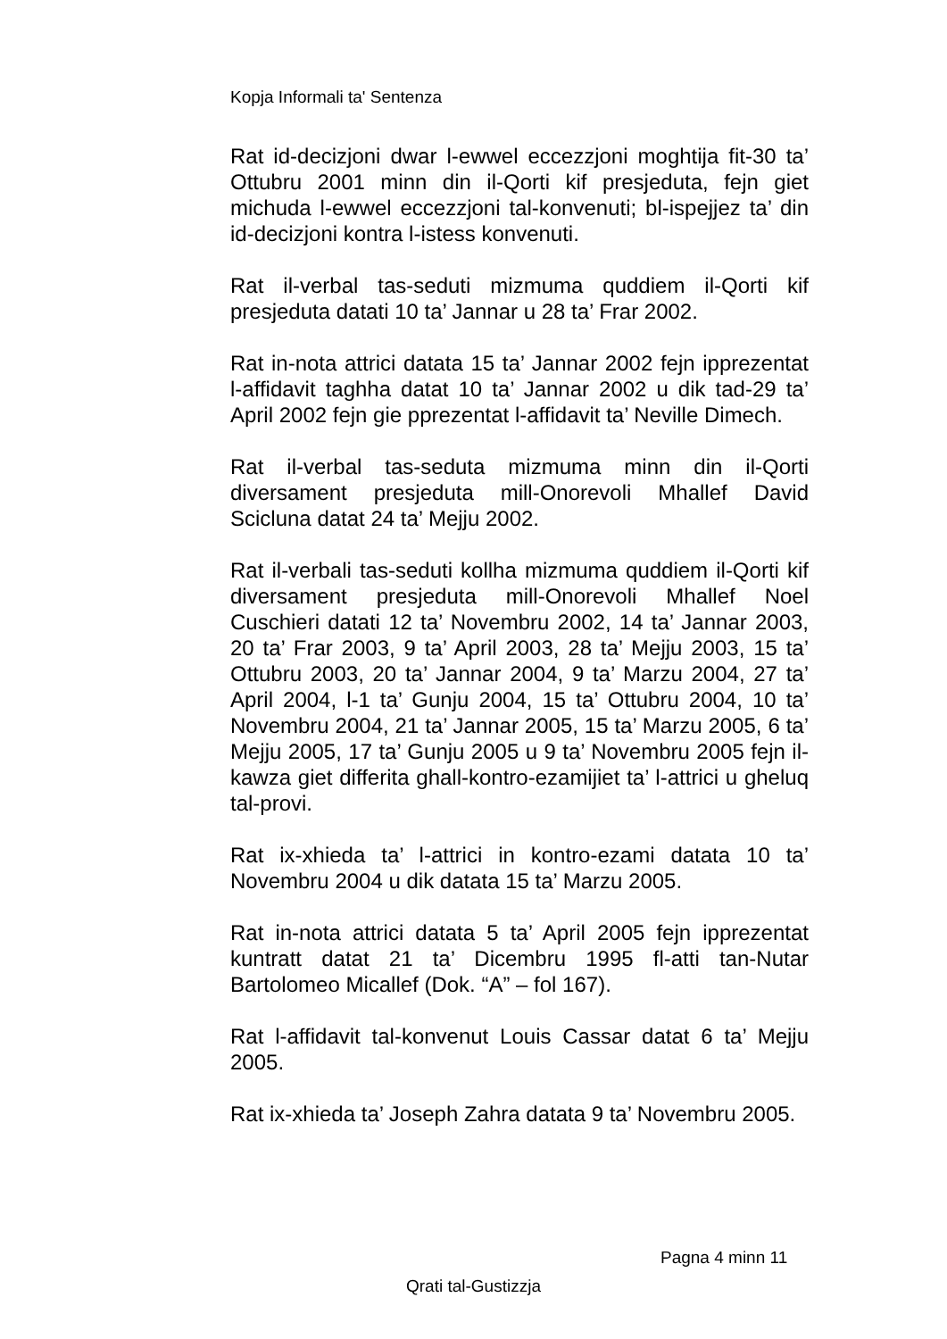Kopja Informali ta' Sentenza
Rat id-decizjoni dwar l-ewwel eccezzjoni moghtija fit-30 ta’ Ottubru 2001 minn din il-Qorti kif presjeduta, fejn giet michuda l-ewwel eccezzjoni tal-konvenuti; bl-ispejjez ta’ din id-decizjoni kontra l-istess konvenuti.
Rat il-verbal tas-seduti mizmuma quddiem il-Qorti kif presjeduta datati 10 ta’ Jannar u 28 ta’ Frar 2002.
Rat in-nota attrici datata 15 ta’ Jannar 2002 fejn ipprezentat l-affidavit taghha datat 10 ta’ Jannar 2002 u dik tad-29 ta’ April 2002 fejn gie pprezentat l-affidavit ta’ Neville Dimech.
Rat il-verbal tas-seduta mizmuma minn din il-Qorti diversament presjeduta mill-Onorevoli Mhallef David Scicluna datat 24 ta’ Mejju 2002.
Rat il-verbali tas-seduti kollha mizmuma quddiem il-Qorti kif diversament presjeduta mill-Onorevoli Mhallef Noel Cuschieri datati 12 ta’ Novembru 2002, 14 ta’ Jannar 2003, 20 ta’ Frar 2003, 9 ta’ April 2003, 28 ta’ Mejju 2003, 15 ta’ Ottubru 2003, 20 ta’ Jannar 2004, 9 ta’ Marzu 2004, 27 ta’ April 2004, l-1 ta’ Gunju 2004, 15 ta’ Ottubru 2004, 10 ta’ Novembru 2004, 21 ta’ Jannar 2005, 15 ta’ Marzu 2005, 6 ta’ Mejju 2005, 17 ta’ Gunju 2005 u 9 ta’ Novembru 2005 fejn il-kawza giet differita ghall-kontro-ezamijiet ta’ l-attrici u gheluq tal-provi.
Rat ix-xhieda ta’ l-attrici in kontro-ezami datata 10 ta’ Novembru 2004 u dik datata 15 ta’ Marzu 2005.
Rat in-nota attrici datata 5 ta’ April 2005 fejn ipprezentat kuntratt datat 21 ta’ Dicembru 1995 fl-atti tan-Nutar Bartolomeo Micallef (Dok. “A” – fol 167).
Rat l-affidavit tal-konvenut Louis Cassar datat 6 ta’ Mejju 2005.
Rat ix-xhieda ta’ Joseph Zahra datata 9 ta’ Novembru 2005.
Pagna 4 minn 11
Qrati tal-Gustizzja